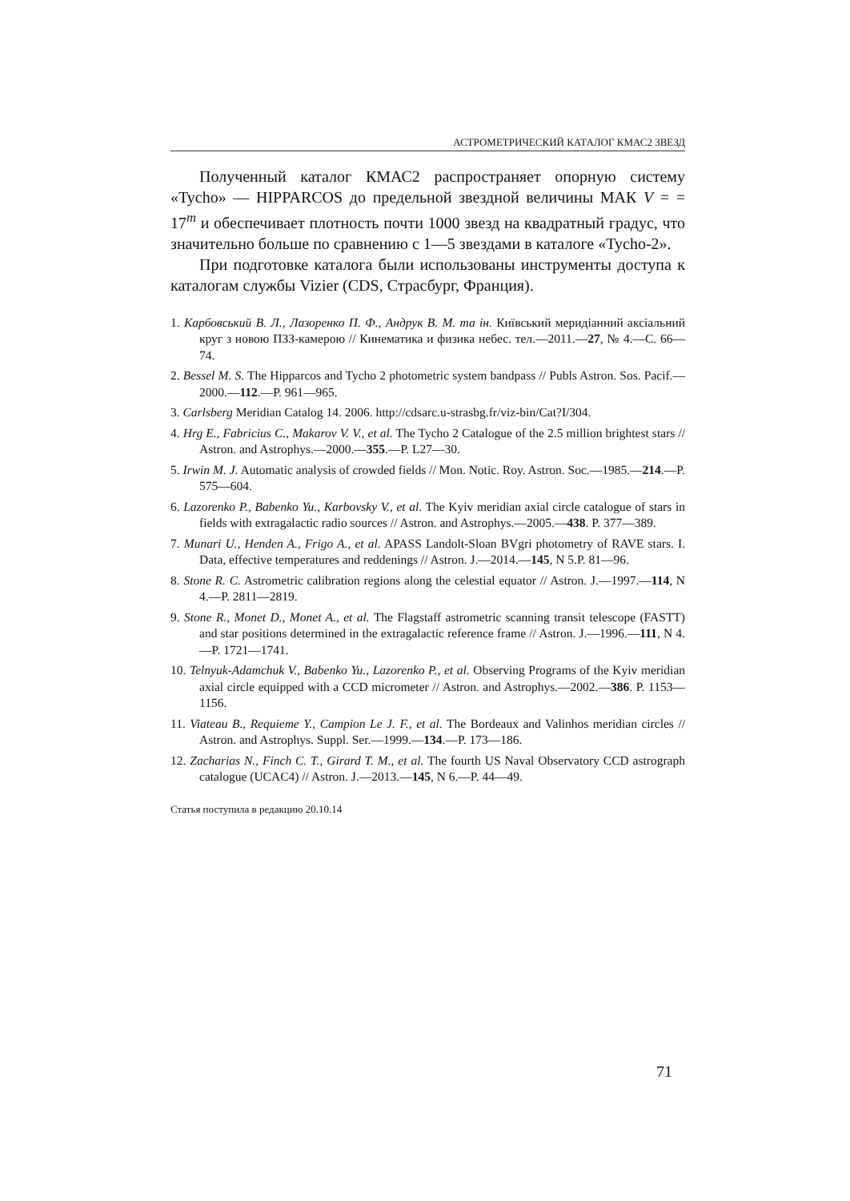АСТРОМЕТРИЧЕСКИЙ КАТАЛОГ КМАС2 ЗВЕЗД
Полученный каталог КМАС2 распространяет опорную систему «Tycho» — HIPPARCOS до предельной звездной величины МАК V = = 17<sup>m</sup> и обеспечивает плотность почти 1000 звезд на квадратный градус, что значительно больше по сравнению с 1—5 звездами в каталоге «Tycho-2».
При подготовке каталога были использованы инструменты доступа к каталогам службы Vizier (CDS, Страсбург, Франция).
1. Карбовський В. Л., Лазоренко П. Ф., Андрук В. М. та ін. Київський меридіанний аксіальний круг з новою ПЗЗ-камерою // Кинематика и физика небес. тел.—2011.—27, № 4.—С. 66—74.
2. Bessel M. S. The Hipparcos and Tycho 2 photometric system bandpass // Publs Astron. Sos. Pacif.—2000.—112.—P. 961—965.
3. Carlsberg Meridian Catalog 14. 2006. http://cdsarc.u-strasbg.fr/viz-bin/Cat?I/304.
4. Hrg E., Fabricius C., Makarov V. V., et al. The Tycho 2 Catalogue of the 2.5 million brightest stars // Astron. and Astrophys.—2000.—355.—P. L27—30.
5. Irwin M. J. Automatic analysis of crowded fields // Mon. Notic. Roy. Astron. Soc.—1985.—214.—P. 575—604.
6. Lazorenko P., Babenko Yu., Karbovsky V., et al. The Kyiv meridian axial circle catalogue of stars in fields with extragalactic radio sources // Astron. and Astrophys.—2005.—438. P. 377—389.
7. Munari U., Henden A., Frigo A., et al. APASS Landolt-Sloan BVgri photometry of RAVE stars. I. Data, effective temperatures and reddenings // Astron. J.—2014.—145, N 5.P. 81—96.
8. Stone R. C. Astrometric calibration regions along the celestial equator // Astron. J.—1997.—114, N 4.—P. 2811—2819.
9. Stone R., Monet D., Monet A., et al. The Flagstaff astrometric scanning transit telescope (FASTT) and star positions determined in the extragalactic reference frame // Astron. J.—1996.—111, N 4.—P. 1721—1741.
10. Telnyuk-Adamchuk V., Babenko Yu., Lazorenko P., et al. Observing Programs of the Kyiv meridian axial circle equipped with a CCD micrometer // Astron. and Astrophys.—2002.—386. P. 1153—1156.
11. Viateau B., Requieme Y., Campion Le J. F., et al. The Bordeaux and Valinhos meridian circles // Astron. and Astrophys. Suppl. Ser.—1999.—134.—P. 173—186.
12. Zacharias N., Finch C. T., Girard T. M., et al. The fourth US Naval Observatory CCD astrograph catalogue (UCAC4) // Astron. J.—2013.—145, N 6.—P. 44—49.
Статья поступила в редакцию 20.10.14
71